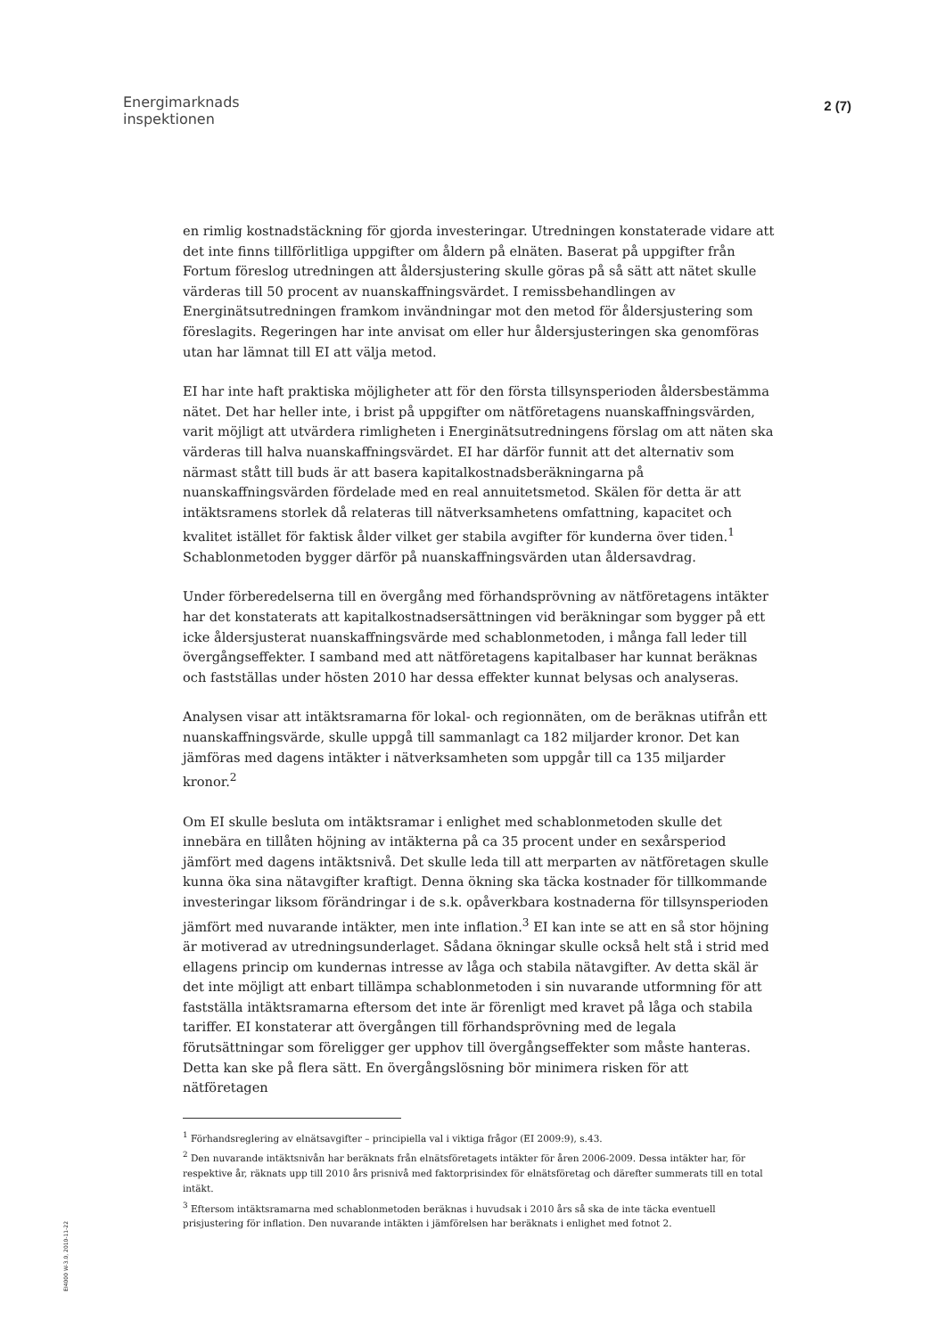Energimarknads
inspektionen
2 (7)
en rimlig kostnadstäckning för gjorda investeringar. Utredningen konstaterade vidare att det inte finns tillförlitliga uppgifter om åldern på elnäten. Baserat på uppgifter från Fortum föreslog utredningen att åldersjustering skulle göras på så sätt att nätet skulle värderas till 50 procent av nuanskaffningsvärdet. I remissbehandlingen av Energinätsutredningen framkom invändningar mot den metod för åldersjustering som föreslagits. Regeringen har inte anvisat om eller hur åldersjusteringen ska genomföras utan har lämnat till EI att välja metod.
EI har inte haft praktiska möjligheter att för den första tillsynsperioden åldersbestämma nätet. Det har heller inte, i brist på uppgifter om nätföretagens nuanskaffningsvärden, varit möjligt att utvärdera rimligheten i Energinätsutredningens förslag om att näten ska värderas till halva nuanskaffningsvärdet. EI har därför funnit att det alternativ som närmast stått till buds är att basera kapitalkostnadsberäkningarna på nuanskaffningsvärden fördelade med en real annuitetsmetod. Skälen för detta är att intäktsramens storlek då relateras till nätverksamhetens omfattning, kapacitet och kvalitet istället för faktisk ålder vilket ger stabila avgifter för kunderna över tiden.<sup>1</sup> Schablonmetoden bygger därför på nuanskaffningsvärden utan åldersavdrag.
Under förberedelserna till en övergång med förhandsprövning av nätföretagens intäkter har det konstaterats att kapitalkostnadsersättningen vid beräkningar som bygger på ett icke åldersjusterat nuanskaffningsvärde med schablonmetoden, i många fall leder till övergångseffekter. I samband med att nätföretagens kapitalbaser har kunnat beräknas och fastställas under hösten 2010 har dessa effekter kunnat belysas och analyseras.
Analysen visar att intäktsramarna för lokal- och regionnäten, om de beräknas utifrån ett nuanskaffningsvärde, skulle uppgå till sammanlagt ca 182 miljarder kronor. Det kan jämföras med dagens intäkter i nätverksamheten som uppgår till ca 135 miljarder kronor.<sup>2</sup>
Om EI skulle besluta om intäktsramar i enlighet med schablonmetoden skulle det innebära en tillåten höjning av intäkterna på ca 35 procent under en sexårsperiod jämfört med dagens intäktsnivå. Det skulle leda till att merparten av nätföretagen skulle kunna öka sina nätavgifter kraftigt. Denna ökning ska täcka kostnader för tillkommande investeringar liksom förändringar i de s.k. opåverkbara kostnaderna för tillsynsperioden jämfört med nuvarande intäkter, men inte inflation.<sup>3</sup> EI kan inte se att en så stor höjning är motiverad av utredningsunderlaget. Sådana ökningar skulle också helt stå i strid med ellagens princip om kundernas intresse av låga och stabila nätavgifter. Av detta skäl är det inte möjligt att enbart tillämpa schablonmetoden i sin nuvarande utformning för att fastställa intäktsramarna eftersom det inte är förenligt med kravet på låga och stabila tariffer. EI konstaterar att övergången till förhandsprövning med de legala förutsättningar som föreligger ger upphov till övergångseffekter som måste hanteras. Detta kan ske på flera sätt. En övergångslösning bör minimera risken för att nätföretagen
<sup>1</sup> Förhandsreglering av elnätsavgifter – principiella val i viktiga frågor (EI 2009:9), s.43.
<sup>2</sup> Den nuvarande intäktsnivån har beräknats från elnätsföretagets intäkter för åren 2006-2009. Dessa intäkter har, för respektive år, räknats upp till 2010 års prisnivå med faktorprisindex för elnätsföretag och därefter summerats till en total intäkt.
<sup>3</sup> Eftersom intäktsramarna med schablonmetoden beräknas i huvudsak i 2010 års så ska de inte täcka eventuell prisjustering för inflation. Den nuvarande intäkten i jämförelsen har beräknats i enlighet med fotnot 2.
EI4000 W-3.0, 2010-11-22